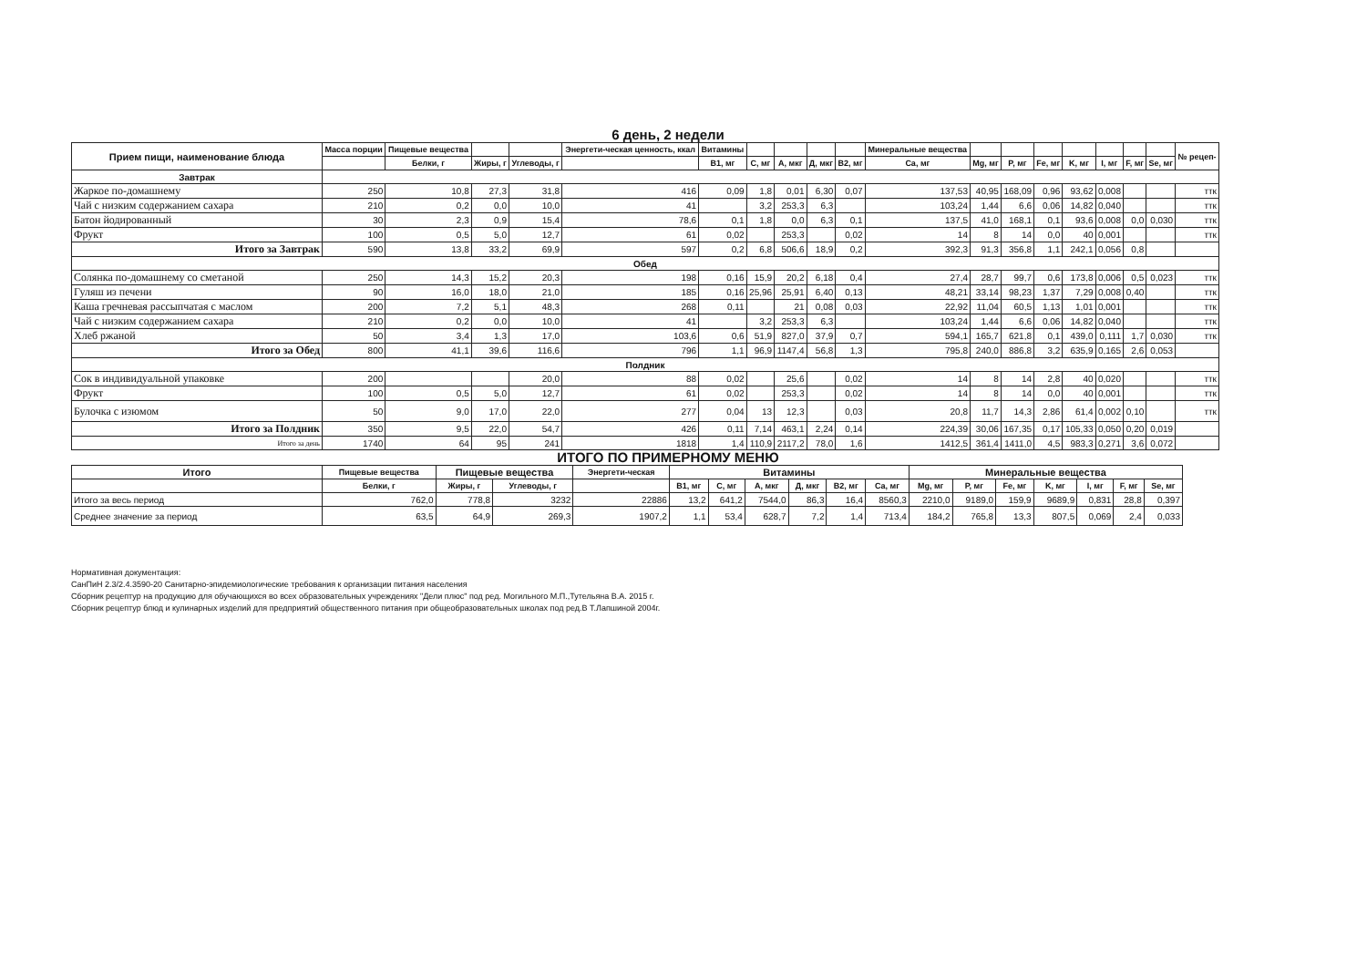6 день, 2 недели
| Прием пищи, наименование блюда | Масса порции | Пищевые вещества | | | Энергети-ческая ценность, ккал | Витамины | | | | | Минеральные вещества | | | | | | | | № рецеп- |
| --- | --- | --- | --- | --- | --- | --- | --- | --- | --- | --- | --- | --- | --- | --- | --- | --- | --- | --- | --- |
| | | Белки, г | Жиры, г | Углеводы, г | | B1, мг | C, мг | A, мкг | Д, мкг | B2, мг | Ca, мг | Mg, мг | P, мг | Fe, мг | K, мг | I, мг | F, мг | Se, мг | |
| Завтрак | | | | | | | | | | | | | | | | | | | |
| Жаркое по-домашнему | 250 | 10,8 | 27,3 | 31,8 | 416 | 0,09 | 1,8 | 0,01 | 6,30 | 0,07 | 137,53 | 40,95 | 168,09 | 0,96 | 93,62 | 0,008 | | | ттк |
| Чай с низким содержанием сахара | 210 | 0,2 | 0,0 | 10,0 | 41 | | 3,2 | 253,3 | 6,3 | | 103,24 | 1,44 | 6,6 | 0,06 | 14,82 | 0,040 | | | ттк |
| Батон йодированный | 30 | 2,3 | 0,9 | 15,4 | 78,6 | 0,1 | 1,8 | 0,0 | 6,3 | 0,1 | 137,5 | 41,0 | 168,1 | 0,1 | 93,6 | 0,008 | 0,0 | 0,030 | ттк |
| Фрукт | 100 | 0,5 | 5,0 | 12,7 | 61 | 0,02 | | 253,3 | | 0,02 | 14 | 8 | 14 | 0,0 | 40 | 0,001 | | | ттк |
| Итого за Завтрак | 590 | 13,8 | 33,2 | 69,9 | 597 | 0,2 | 6,8 | 506,6 | 18,9 | 0,2 | 392,3 | 91,3 | 356,8 | 1,1 | 242,1 | 0,056 | 0,8 | | |
| Обед | | | | | | | | | | | | | | | | | | | |
| Солянка по-домашнему со сметаной | 250 | 14,3 | 15,2 | 20,3 | 198 | 0,16 | 15,9 | 20,2 | 6,18 | 0,4 | 27,4 | 28,7 | 99,7 | 0,6 | 173,8 | 0,006 | 0,5 | 0,023 | ттк |
| Гуляш из печени | 90 | 16,0 | 18,0 | 21,0 | 185 | 0,16 | 25,96 | 25,91 | 6,40 | 0,13 | 48,21 | 33,14 | 98,23 | 1,37 | 7,29 | 0,008 | 0,40 | | ттк |
| Каша гречневая рассыпчатая с маслом | 200 | 7,2 | 5,1 | 48,3 | 268 | 0,11 | | 21 | 0,08 | 0,03 | 22,92 | 11,04 | 60,5 | 1,13 | 1,01 | 0,001 | | | ттк |
| Чай с низким содержанием сахара | 210 | 0,2 | 0,0 | 10,0 | 41 | | 3,2 | 253,3 | 6,3 | | 103,24 | 1,44 | 6,6 | 0,06 | 14,82 | 0,040 | | | ттк |
| Хлеб ржаной | 50 | 3,4 | 1,3 | 17,0 | 103,6 | 0,6 | 51,9 | 827,0 | 37,9 | 0,7 | 594,1 | 165,7 | 621,8 | 0,1 | 439,0 | 0,111 | 1,7 | 0,030 | ттк |
| Итого за Обед | 800 | 41,1 | 39,6 | 116,6 | 796 | 1,1 | 96,9 | 1147,4 | 56,8 | 1,3 | 795,8 | 240,0 | 886,8 | 3,2 | 635,9 | 0,165 | 2,6 | 0,053 | |
| Полдник | | | | | | | | | | | | | | | | | | | |
| Сок в индивидуальной упаковке | 200 | | | 20,0 | 88 | 0,02 | | 25,6 | | 0,02 | 14 | 8 | 14 | 2,8 | 40 | 0,020 | | | ттк |
| Фрукт | 100 | 0,5 | 5,0 | 12,7 | 61 | 0,02 | | 253,3 | | 0,02 | 14 | 8 | 14 | 0,0 | 40 | 0,001 | | | ттк |
| Булочка с изюмом | 50 | 9,0 | 17,0 | 22,0 | 277 | 0,04 | 13 | 12,3 | | 0,03 | 20,8 | 11,7 | 14,3 | 2,86 | 61,4 | 0,002 | 0,10 | | ттк |
| Итого за Полдник | 350 | 9,5 | 22,0 | 54,7 | 426 | 0,11 | 7,14 | 463,1 | 2,24 | 0,14 | 224,39 | 30,06 | 167,35 | 0,17 | 105,33 | 0,050 | 0,20 | 0,019 | |
| Итого за день | 1740 | 64 | 95 | 241 | 1818 | 1,4 | 110,9 | 2117,2 | 78,0 | 1,6 | 1412,5 | 361,4 | 1411,0 | 4,5 | 983,3 | 0,271 | 3,6 | 0,072 | |
ИТОГО ПО ПРИМЕРНОМУ МЕНЮ
| Итого | Пищевые вещества | Пищевые вещества | | Энергети-ческая | Витамины | | | | | | Минеральные вещества | | | | | | |
| --- | --- | --- | --- | --- | --- | --- | --- | --- | --- | --- | --- | --- | --- | --- | --- | --- | --- |
| | Белки, г | Жиры, г | Углеводы, г | | B1, мг | C, мг | A, мкг | Д, мкг | B2, мг | Ca, мг | Mg, мг | P, мг | Fe, мг | K, мг | I, мг | F, мг | Se, мг |
| Итого за весь период | 762,0 | 778,8 | 3232 | 22886 | 13,2 | 641,2 | 7544,0 | 86,3 | 16,4 | 8560,3 | 2210,0 | 9189,0 | 159,9 | 9689,9 | 0,831 | 28,8 | 0,397 |
| Среднее значение за период | 63,5 | 64,9 | 269,3 | 1907,2 | 1,1 | 53,4 | 628,7 | 7,2 | 1,4 | 713,4 | 184,2 | 765,8 | 13,3 | 807,5 | 0,069 | 2,4 | 0,033 |
Нормативная документация:
СанПиН 2.3/2.4.3590-20 Санитарно-эпидемиологические требования к организации питания населения
Сборник рецептур на продукцию для обучающихся во всех образовательных учреждениях "Дели плюс" под ред. Могильного М.П.,Тутельяна В.А. 2015 г.
Сборник рецептур блюд и кулинарных изделий для предприятий общественного питания при общеобразовательных школах под ред.В Т.Лапшиной 2004г.